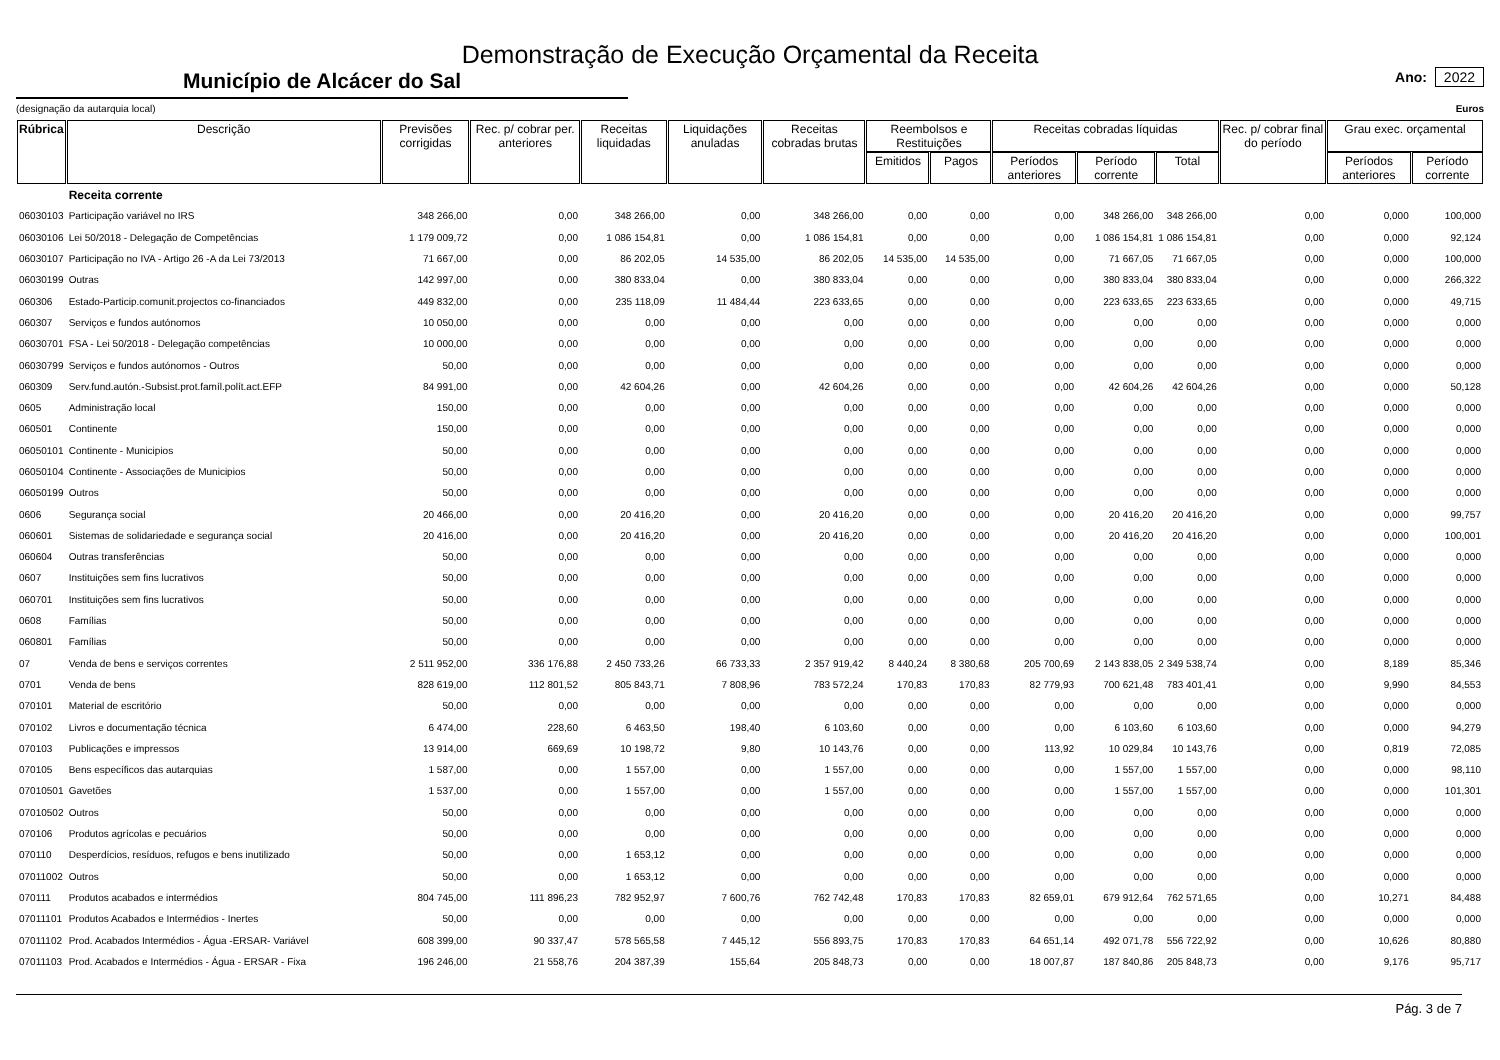Demonstração de Execução Orçamental da Receita
Município de Alcácer do Sal
Ano: 2022
(designação da autarquia local) Euros
| Rúbrica | Descrição | Previsões corrigidas | Rec. p/ cobrar per. anteriores | Receitas liquidadas | Liquidações anuladas | Receitas cobradas brutas | Reembolsos e Restituições | | Receitas cobradas líquidas | | | Rec. p/ cobrar final do período | Grau exec. orçamental | |
| --- | --- | --- | --- | --- | --- | --- | --- | --- | --- | --- | --- | --- | --- | --- |
| | | | | | | | Emitidos | Pagos | Períodos anteriores | Período corrente | Total | | Períodos anteriores | Período corrente |
| | Receita corrente | | | | | | | | | | | | | |
| 06030103 | Participação variável no IRS | 348 266,00 | 0,00 | 348 266,00 | 0,00 | 348 266,00 | 0,00 | 0,00 | 0,00 | 348 266,00 | 348 266,00 | 0,00 | 0,000 | 100,000 |
| 06030106 | Lei 50/2018 - Delegação de Competências | 1 179 009,72 | 0,00 | 1 086 154,81 | 0,00 | 1 086 154,81 | 0,00 | 0,00 | 0,00 | 1 086 154,81 | 1 086 154,81 | 0,00 | 0,000 | 92,124 |
| 06030107 | Participação no IVA - Artigo 26 -A da Lei 73/2013 | 71 667,00 | 0,00 | 86 202,05 | 14 535,00 | 86 202,05 | 14 535,00 | 14 535,00 | 0,00 | 71 667,05 | 71 667,05 | 0,00 | 0,000 | 100,000 |
| 06030199 | Outras | 142 997,00 | 0,00 | 380 833,04 | 0,00 | 380 833,04 | 0,00 | 0,00 | 0,00 | 380 833,04 | 380 833,04 | 0,00 | 0,000 | 266,322 |
| 060306 | Estado-Particip.comunit.projectos co-financiados | 449 832,00 | 0,00 | 235 118,09 | 11 484,44 | 223 633,65 | 0,00 | 0,00 | 0,00 | 223 633,65 | 223 633,65 | 0,00 | 0,000 | 49,715 |
| 060307 | Serviços e fundos autónomos | 10 050,00 | 0,00 | 0,00 | 0,00 | 0,00 | 0,00 | 0,00 | 0,00 | 0,00 | 0,00 | 0,00 | 0,000 | 0,000 |
| 06030701 | FSA - Lei 50/2018 - Delegação competências | 10 000,00 | 0,00 | 0,00 | 0,00 | 0,00 | 0,00 | 0,00 | 0,00 | 0,00 | 0,00 | 0,00 | 0,000 | 0,000 |
| 06030799 | Serviços e fundos autónomos - Outros | 50,00 | 0,00 | 0,00 | 0,00 | 0,00 | 0,00 | 0,00 | 0,00 | 0,00 | 0,00 | 0,00 | 0,000 | 0,000 |
| 060309 | Serv.fund.autón.-Subsist.prot.famíl.polít.act.EFP | 84 991,00 | 0,00 | 42 604,26 | 0,00 | 42 604,26 | 0,00 | 0,00 | 0,00 | 42 604,26 | 42 604,26 | 0,00 | 0,000 | 50,128 |
| 0605 | Administração local | 150,00 | 0,00 | 0,00 | 0,00 | 0,00 | 0,00 | 0,00 | 0,00 | 0,00 | 0,00 | 0,00 | 0,000 | 0,000 |
| 060501 | Continente | 150,00 | 0,00 | 0,00 | 0,00 | 0,00 | 0,00 | 0,00 | 0,00 | 0,00 | 0,00 | 0,00 | 0,000 | 0,000 |
| 06050101 | Continente - Municipios | 50,00 | 0,00 | 0,00 | 0,00 | 0,00 | 0,00 | 0,00 | 0,00 | 0,00 | 0,00 | 0,00 | 0,000 | 0,000 |
| 06050104 | Continente - Associações de Municipios | 50,00 | 0,00 | 0,00 | 0,00 | 0,00 | 0,00 | 0,00 | 0,00 | 0,00 | 0,00 | 0,00 | 0,000 | 0,000 |
| 06050199 | Outros | 50,00 | 0,00 | 0,00 | 0,00 | 0,00 | 0,00 | 0,00 | 0,00 | 0,00 | 0,00 | 0,00 | 0,000 | 0,000 |
| 0606 | Segurança social | 20 466,00 | 0,00 | 20 416,20 | 0,00 | 20 416,20 | 0,00 | 0,00 | 0,00 | 20 416,20 | 20 416,20 | 0,00 | 0,000 | 99,757 |
| 060601 | Sistemas de solidariedade e segurança social | 20 416,00 | 0,00 | 20 416,20 | 0,00 | 20 416,20 | 0,00 | 0,00 | 0,00 | 20 416,20 | 20 416,20 | 0,00 | 0,000 | 100,001 |
| 060604 | Outras transferências | 50,00 | 0,00 | 0,00 | 0,00 | 0,00 | 0,00 | 0,00 | 0,00 | 0,00 | 0,00 | 0,00 | 0,000 | 0,000 |
| 0607 | Instituições sem fins lucrativos | 50,00 | 0,00 | 0,00 | 0,00 | 0,00 | 0,00 | 0,00 | 0,00 | 0,00 | 0,00 | 0,00 | 0,000 | 0,000 |
| 060701 | Instituições sem fins lucrativos | 50,00 | 0,00 | 0,00 | 0,00 | 0,00 | 0,00 | 0,00 | 0,00 | 0,00 | 0,00 | 0,00 | 0,000 | 0,000 |
| 0608 | Famílias | 50,00 | 0,00 | 0,00 | 0,00 | 0,00 | 0,00 | 0,00 | 0,00 | 0,00 | 0,00 | 0,00 | 0,000 | 0,000 |
| 060801 | Famílias | 50,00 | 0,00 | 0,00 | 0,00 | 0,00 | 0,00 | 0,00 | 0,00 | 0,00 | 0,00 | 0,00 | 0,000 | 0,000 |
| 07 | Venda de bens e serviços correntes | 2 511 952,00 | 336 176,88 | 2 450 733,26 | 66 733,33 | 2 357 919,42 | 8 440,24 | 8 380,68 | 205 700,69 | 2 143 838,05 | 2 349 538,74 | 0,00 | 8,189 | 85,346 |
| 0701 | Venda de bens | 828 619,00 | 112 801,52 | 805 843,71 | 7 808,96 | 783 572,24 | 170,83 | 170,83 | 82 779,93 | 700 621,48 | 783 401,41 | 0,00 | 9,990 | 84,553 |
| 070101 | Material de escritório | 50,00 | 0,00 | 0,00 | 0,00 | 0,00 | 0,00 | 0,00 | 0,00 | 0,00 | 0,00 | 0,00 | 0,000 | 0,000 |
| 070102 | Livros e documentação técnica | 6 474,00 | 228,60 | 6 463,50 | 198,40 | 6 103,60 | 0,00 | 0,00 | 0,00 | 6 103,60 | 6 103,60 | 0,00 | 0,000 | 94,279 |
| 070103 | Publicações e impressos | 13 914,00 | 669,69 | 10 198,72 | 9,80 | 10 143,76 | 0,00 | 0,00 | 113,92 | 10 029,84 | 10 143,76 | 0,00 | 0,819 | 72,085 |
| 070105 | Bens específicos das autarquias | 1 587,00 | 0,00 | 1 557,00 | 0,00 | 1 557,00 | 0,00 | 0,00 | 0,00 | 1 557,00 | 1 557,00 | 0,00 | 0,000 | 98,110 |
| 07010501 | Gavetões | 1 537,00 | 0,00 | 1 557,00 | 0,00 | 1 557,00 | 0,00 | 0,00 | 0,00 | 1 557,00 | 1 557,00 | 0,00 | 0,000 | 101,301 |
| 07010502 | Outros | 50,00 | 0,00 | 0,00 | 0,00 | 0,00 | 0,00 | 0,00 | 0,00 | 0,00 | 0,00 | 0,00 | 0,000 | 0,000 |
| 070106 | Produtos agrícolas e pecuários | 50,00 | 0,00 | 0,00 | 0,00 | 0,00 | 0,00 | 0,00 | 0,00 | 0,00 | 0,00 | 0,00 | 0,000 | 0,000 |
| 070110 | Desperdícios, resíduos, refugos e bens inutilizado | 50,00 | 0,00 | 1 653,12 | 0,00 | 0,00 | 0,00 | 0,00 | 0,00 | 0,00 | 0,00 | 0,00 | 0,000 | 0,000 |
| 07011002 | Outros | 50,00 | 0,00 | 1 653,12 | 0,00 | 0,00 | 0,00 | 0,00 | 0,00 | 0,00 | 0,00 | 0,00 | 0,000 | 0,000 |
| 070111 | Produtos acabados e intermédios | 804 745,00 | 111 896,23 | 782 952,97 | 7 600,76 | 762 742,48 | 170,83 | 170,83 | 82 659,01 | 679 912,64 | 762 571,65 | 0,00 | 10,271 | 84,488 |
| 07011101 | Produtos Acabados e Intermédios - Inertes | 50,00 | 0,00 | 0,00 | 0,00 | 0,00 | 0,00 | 0,00 | 0,00 | 0,00 | 0,00 | 0,00 | 0,000 | 0,000 |
| 07011102 | Prod. Acabados Intermédios - Água -ERSAR- Variável | 608 399,00 | 90 337,47 | 578 565,58 | 7 445,12 | 556 893,75 | 170,83 | 170,83 | 64 651,14 | 492 071,78 | 556 722,92 | 0,00 | 10,626 | 80,880 |
| 07011103 | Prod. Acabados e Intermédios - Água - ERSAR - Fixa | 196 246,00 | 21 558,76 | 204 387,39 | 155,64 | 205 848,73 | 0,00 | 0,00 | 18 007,87 | 187 840,86 | 205 848,73 | 0,00 | 9,176 | 95,717 |
Pág. 3 de 7